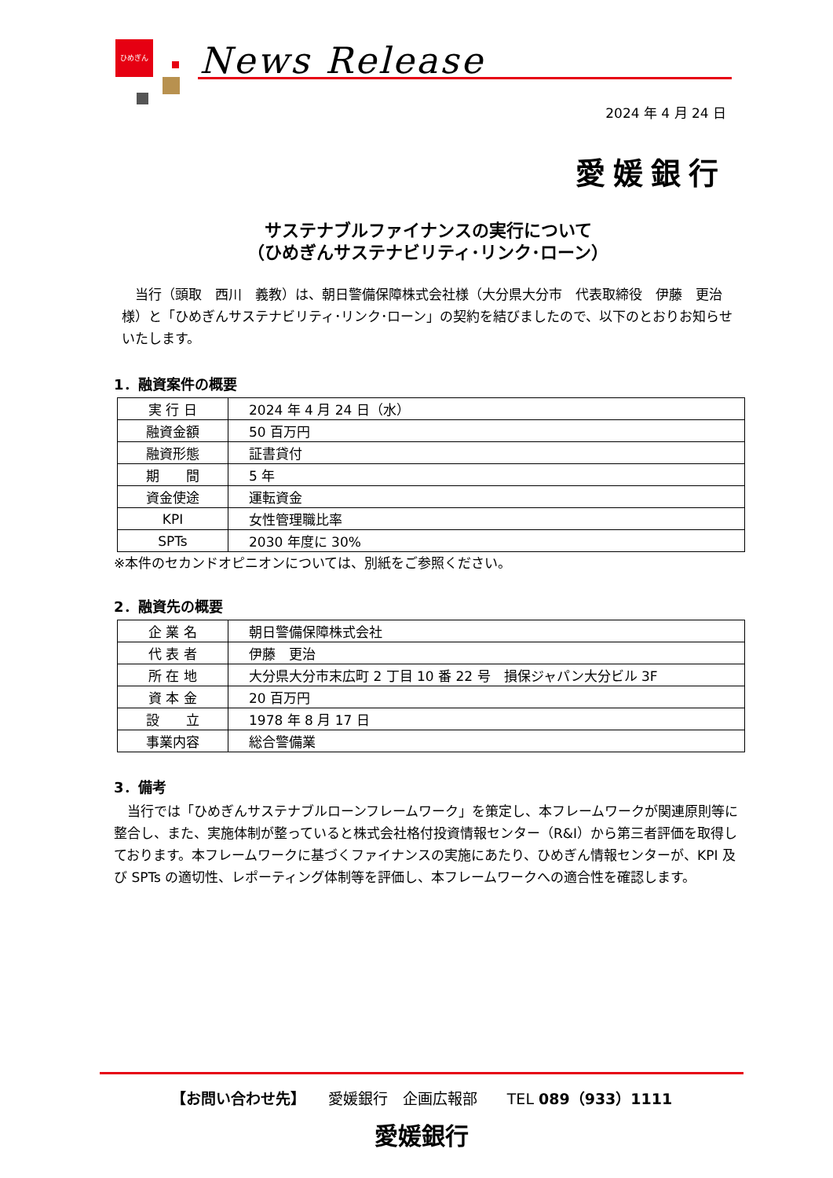ひめぎん News Release
2024 年 4 月 24 日
愛媛銀行
サステナブルファイナンスの実行について
（ひめぎんサステナビリティ･リンク･ローン）
　当行（頭取　西川　義教）は、朝日警備保障株式会社様（大分県大分市　代表取締役　伊藤　更治様）と「ひめぎんサステナビリティ･リンク･ローン」の契約を結びましたので、以下のとおりお知らせいたします。
1．融資案件の概要
| 実 行 日 | 2024 年 4 月 24 日（水） |
| 融資金額 | 50 百万円 |
| 融資形態 | 証書貸付 |
| 期 間 | 5 年 |
| 資金使途 | 運転資金 |
| KPI | 女性管理職比率 |
| SPTs | 2030 年度に 30% |
※本件のセカンドオピニオンについては、別紙をご参照ください。
2．融資先の概要
| 企 業 名 | 朝日警備保障株式会社 |
| 代 表 者 | 伊藤 更治 |
| 所 在 地 | 大分県大分市末広町 2 丁目 10 番 22 号 損保ジャパン大分ビル 3F |
| 資 本 金 | 20 百万円 |
| 設 立 | 1978 年 8 月 17 日 |
| 事業内容 | 総合警備業 |
3．備考
　当行では「ひめぎんサステナブルローンフレームワーク」を策定し、本フレームワークが関連原則等に整合し、また、実施体制が整っていると株式会社格付投資情報センター（R&I）から第三者評価を取得しております。本フレームワークに基づくファイナンスの実施にあたり、ひめぎん情報センターが、KPI 及び SPTs の適切性、レポーティング体制等を評価し、本フレームワークへの適合性を確認します。
【お問い合わせ先】　　愛媛銀行　企画広報部　　TEL 089（933）1111
愛媛銀行